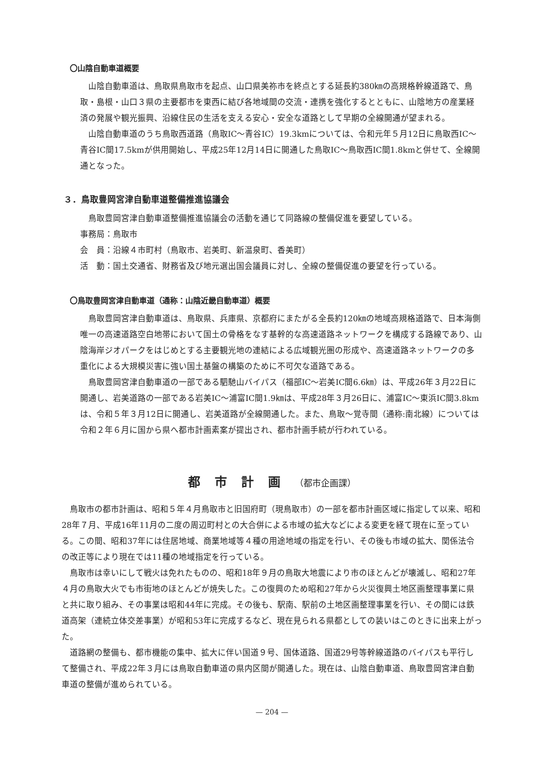〇山陰自動車道概要
山陰自動車道は、鳥取県鳥取市を起点、山口県美祢市を終点とする延長約380㎞の高規格幹線道路で、鳥取・島根・山口３県の主要都市を東西に結び各地域間の交流・連携を強化するとともに、山陰地方の産業経済の発展や観光振興、沿線住民の生活を支える安心・安全な道路として早期の全線開通が望まれる。
山陰自動車道のうち鳥取西道路（鳥取IC～青谷IC）19.3kmについては、令和元年５月12日に鳥取西IC～青谷IC間17.5kmが供用開始し、平成25年12月14日に開通した鳥取IC～鳥取西IC間1.8kmと併せて、全線開通となった。
３．鳥取豊岡宮津自動車道整備推進協議会
鳥取豊岡宮津自動車道整備推進協議会の活動を通じて同路線の整備促進を要望している。
事務局：鳥取市
会　員：沿線４市町村（鳥取市、岩美町、新温泉町、香美町）
活　動：国土交通省、財務省及び地元選出国会議員に対し、全線の整備促進の要望を行っている。
〇鳥取豊岡宮津自動車道（通称：山陰近畿自動車道）概要
鳥取豊岡宮津自動車道は、鳥取県、兵庫県、京都府にまたがる全長約120㎞の地域高規格道路で、日本海側唯一の高速道路空白地帯において国土の骨格をなす基幹的な高速道路ネットワークを構成する路線であり、山陰海岸ジオパークをはじめとする主要観光地の連結による広域観光圏の形成や、高速道路ネットワークの多重化による大規模災害に強い国土基盤の構築のために不可欠な道路である。
鳥取豊岡宮津自動車道の一部である駟馳山バイパス（福部IC～岩美IC間6.6㎞）は、平成26年３月22日に開通し、岩美道路の一部である岩美IC～浦富IC間1.9㎞は、平成28年３月26日に、浦富IC～東浜IC間3.8kmは、令和５年３月12日に開通し、岩美道路が全線開通した。また、鳥取～覚寺間（通称:南北線）については令和２年６月に国から県へ都市計画素案が提出され、都市計画手続が行われている。
都市計画（都市企画課）
鳥取市の都市計画は、昭和５年４月鳥取市と旧国府町（現鳥取市）の一部を都市計画区域に指定して以来、昭和28年７月、平成16年11月の二度の周辺町村との大合併による市域の拡大などによる変更を経て現在に至っている。この間、昭和37年には住居地域、商業地域等４種の用途地域の指定を行い、その後も市域の拡大、関係法令の改正等により現在では11種の地域指定を行っている。
鳥取市は幸いにして戦火は免れたものの、昭和18年９月の鳥取大地震により市のほとんどが壊滅し、昭和27年４月の鳥取大火でも市街地のほとんどが焼失した。この復興のため昭和27年から火災復興土地区画整理事業に県と共に取り組み、その事業は昭和44年に完成。その後も、駅南、駅前の土地区画整理事業を行い、その間には鉄道高架（連続立体交差事業）が昭和53年に完成するなど、現在見られる県都としての装いはこのときに出来上がった。
道路網の整備も、都市機能の集中、拡大に伴い国道９号、国体道路、国道29号等幹線道路のバイパスも平行して整備され、平成22年３月には鳥取自動車道の県内区間が開通した。現在は、山陰自動車道、鳥取豊岡宮津自動車道の整備が進められている。
— 204 —